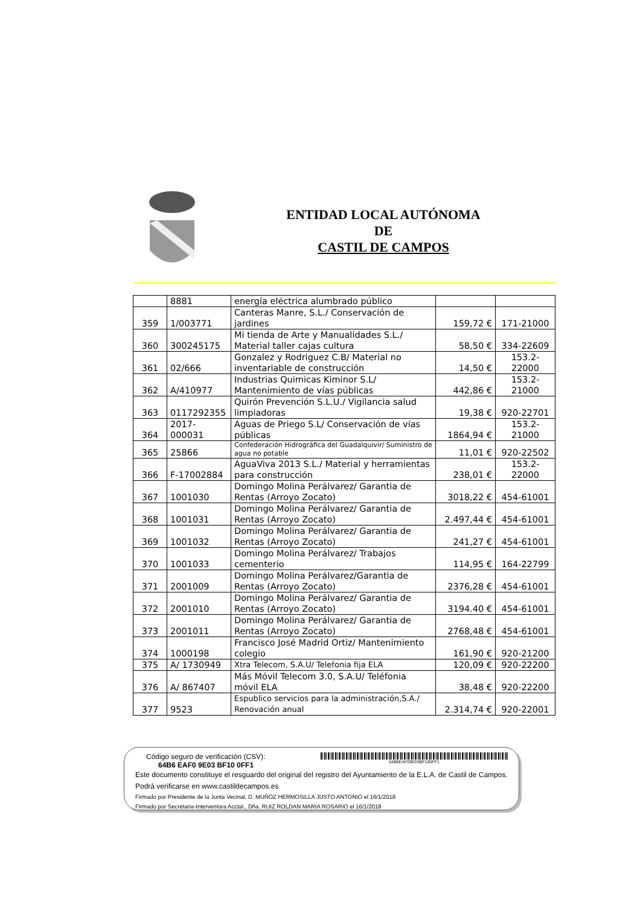ENTIDAD LOCAL AUTÓNOMA
DE
CASTIL DE CAMPOS
| | 8881 | energía eléctrica alumbrado público | | |
| 359 | 1/003771 | Canteras Manre, S.L./ Conservación de jardines | 159,72 € | 171-21000 |
| 360 | 300245175 | Mi tienda de Arte y Manualidades S.L./ Material taller cajas cultura | 58,50 € | 334-22609 |
| 361 | 02/666 | Gonzalez y Rodriguez C.B/ Material no inventariable de construcción | 14,50 € | 153.2- 22000 |
| 362 | A/410977 | Industrias Quimicas Kiminor S.L/ Mantenimiento de vías públicas | 442,86 € | 153.2- 21000 |
| 363 | 0117292355 | Quirón Prevención S.L.U./ Vigilancia salud limpiadoras | 19,38 € | 920-22701 |
| 364 | 2017-000031 | Aguas de Priego S.L/ Conservación de vías públicas | 1864,94 € | 153.2- 21000 |
| 365 | 25866 | Confederación Hidrográfica del Guadalquivir/ Suministro de agua no potable | 11,01 € | 920-22502 |
| 366 | F-17002884 | AguaViva 2013 S.L./ Material y herramientas para construcción | 238,01 € | 153.2- 22000 |
| 367 | 1001030 | Domingo Molina Perálvarez/ Garantia de Rentas (Arroyo Zocato) | 3018,22 € | 454-61001 |
| 368 | 1001031 | Domingo Molina Perálvarez/ Garantia de Rentas (Arroyo Zocato) | 2.497,44 € | 454-61001 |
| 369 | 1001032 | Domingo Molina Perálvarez/ Garantia de Rentas (Arroyo Zocato) | 241,27 € | 454-61001 |
| 370 | 1001033 | Domingo Molina Perálvarez/ Trabajos cementerio | 114,95 € | 164-22799 |
| 371 | 2001009 | Domingo Molina Perálvarez/Garantia de Rentas (Arroyo Zocato) | 2376,28 € | 454-61001 |
| 372 | 2001010 | Domingo Molina Perálvarez/ Garantia de Rentas (Arroyo Zocato) | 3194.40 € | 454-61001 |
| 373 | 2001011 | Domingo Molina Perálvarez/ Garantia de Rentas (Arroyo Zocato) | 2768,48 € | 454-61001 |
| 374 | 1000198 | Francisco José Madrid Ortiz/ Mantenimiento colegio | 161,90 € | 920-21200 |
| 375 | A/ 1730949 | Xtra Telecom, S.A.U/ Telefonia fija ELA | 120,09 € | 920-22200 |
| 376 | A/ 867407 | Más Móvil Telecom 3.0, S.A.U/ Teléfonia móvil ELA | 38,48 € | 920-22200 |
| 377 | 9523 | Espublico servicios para la administración,S.A./ Renovación anual | 2.314,74 € | 920-22001 |
Código seguro de verificación (CSV):
64B6 EAF0 9E03 BF10 0FF1
64B6EAF09E03BF100FF1
Este documento constituye el resguardo del original del registro del Ayuntamiento de la E.L.A. de Castil de Campos. Podrá verificarse en www.castildecampos.es
Firmado por Presidente de la Junta Vecinal, D. MUÑOZ HERMOSILLA JUSTO ANTONIO el 16/1/2018
Firmado por Secretaria-Interventora Acctal., Dña. RUIZ ROLDAN MARIA ROSARIO el 16/1/2018